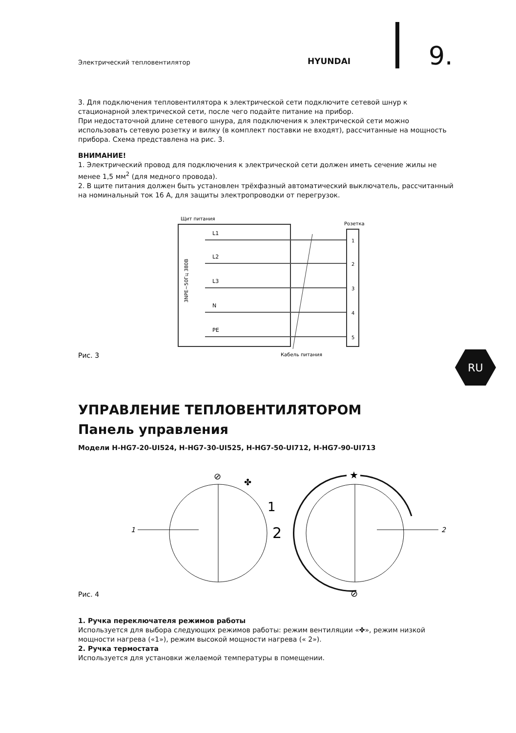Электрический тепловентилятор
HYUNDAI
9.
RU
3. Для подключения тепловентилятора к электрической сети подключите сетевой шнур к стационарной электрической сети, после чего подайте питание на прибор.
При недостаточной длине сетевого шнура, для подключения к электрической сети можно использовать сетевую розетку и вилку (в комплект поставки не входят), рассчитанные на мощность прибора. Схема представлена на рис. 3.
ВНИМАНИЕ!
1. Электрический провод для подключения к электрической сети должен иметь сечение жилы не менее 1,5 мм<sup>2</sup> (для медного провода).
2. В щите питания должен быть установлен трёхфазный автоматический выключатель, рассчитанный на номинальный ток 16 А, для защиты электропроводки от перегрузок.
Щит питания
Розетка
3NPE~50Гц 380В
L1
L2
L3
N
PE
1
2
3
4
5
Кабель питания
Рис. 3
УПРАВЛЕНИЕ ТЕПЛОВЕНТИЛЯТОРОМ
Панель управления
Модели H-HG7-20-UI524, H-HG7-30-UI525, H-HG7-50-UI712, H-HG7-90-UI713
1
⊘
✤
1
2
★
⊘
2
Рис. 4
1. Ручка переключателя режимов работы
Используется для выбора следующих режимов работы: режим вентиляции «✤», режим низкой мощности нагрева («1»), режим высокой мощности нагрева (« 2»).
2. Ручка термостата
Используется для установки желаемой температуры в помещении.